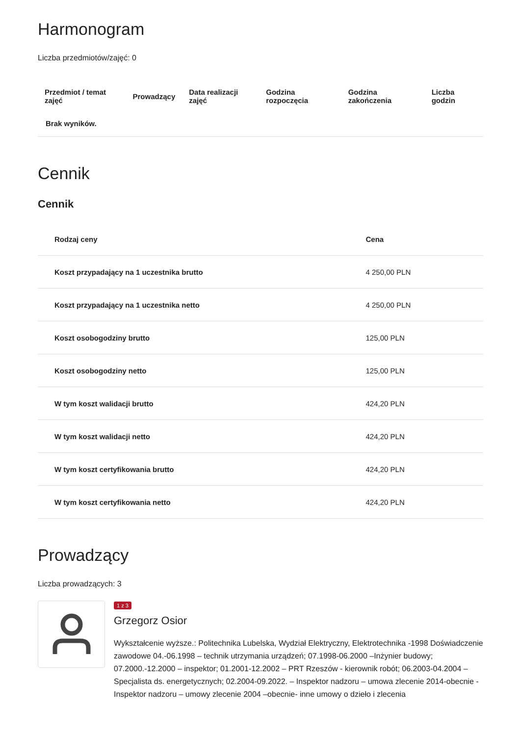Harmonogram
Liczba przedmiotów/zajęć: 0
| Przedmiot / temat zajęć | Prowadzący | Data realizacji zajęć | Godzina rozpoczęcia | Godzina zakończenia | Liczba godzin |
| --- | --- | --- | --- | --- | --- |
| Brak wyników. | | | | | |
Cennik
Cennik
| Rodzaj ceny | Cena |
| --- | --- |
| Koszt przypadający na 1 uczestnika brutto | 4 250,00 PLN |
| Koszt przypadający na 1 uczestnika netto | 4 250,00 PLN |
| Koszt osobogodziny brutto | 125,00 PLN |
| Koszt osobogodziny netto | 125,00 PLN |
| W tym koszt walidacji brutto | 424,20 PLN |
| W tym koszt walidacji netto | 424,20 PLN |
| W tym koszt certyfikowania brutto | 424,20 PLN |
| W tym koszt certyfikowania netto | 424,20 PLN |
Prowadzący
Liczba prowadzących: 3
1 z 3
Grzegorz Osior
Wykształcenie wyższe.: Politechnika Lubelska, Wydział Elektryczny, Elektrotechnika -1998 Doświadczenie zawodowe 04.-06.1998 – technik utrzymania urządzeń; 07.1998-06.2000 –Inżynier budowy; 07.2000.-12.2000 – inspektor; 01.2001-12.2002 – PRT Rzeszów - kierownik robót; 06.2003-04.2004 – Specjalista ds. energetycznych; 02.2004-09.2022. – Inspektor nadzoru – umowa zlecenie 2014-obecnie - Inspektor nadzoru – umowy zlecenie 2004 –obecnie- inne umowy o dzieło i zlecenia